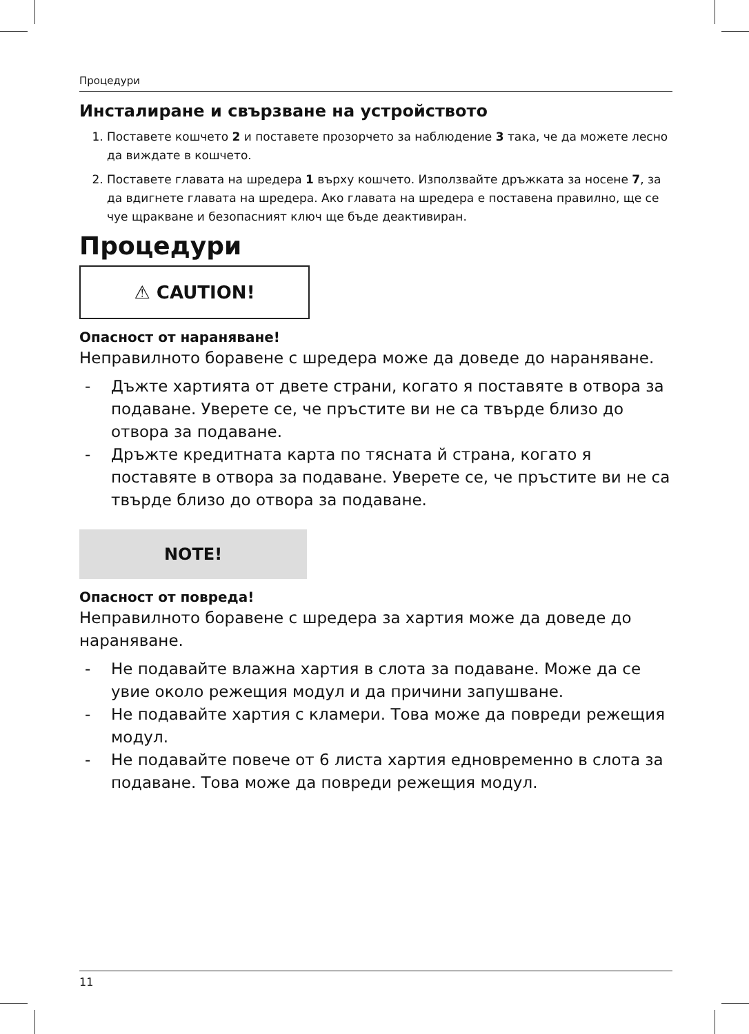Процедури
Инсталиране и свързване на устройството
1. Поставете кошчето 2 и поставете прозорчето за наблюдение 3 така, че да можете лесно да виждате в кошчето.
2. Поставете главата на шредера 1 върху кошчето. Използвайте дръжката за носене 7, за да вдигнете главата на шредера. Ако главата на шредера е поставена правилно, ще се чуе щракване и безопасният ключ ще бъде деактивиран.
Процедури
⚠ CAUTION!
Опасност от нараняване!
Неправилното боравене с шредера може да доведе до нараняване.
- Дъжте хартията от двете страни, когато я поставяте в отвора за подаване. Уверете се, че пръстите ви не са твърде близо до отвора за подаване.
- Дръжте кредитната карта по тясната й страна, когато я поставяте в отвора за подаване. Уверете се, че пръстите ви не са твърде близо до отвора за подаване.
NOTE!
Опасност от повреда!
Неправилното боравене с шредера за хартия може да доведе до нараняване.
- Не подавайте влажна хартия в слота за подаване. Може да се увие около режещия модул и да причини запушване.
- Не подавайте хартия с кламери. Това може да повреди режещия модул.
- Не подавайте повече от 6 листа хартия едновременно в слота за подаване. Това може да повреди режещия модул.
11